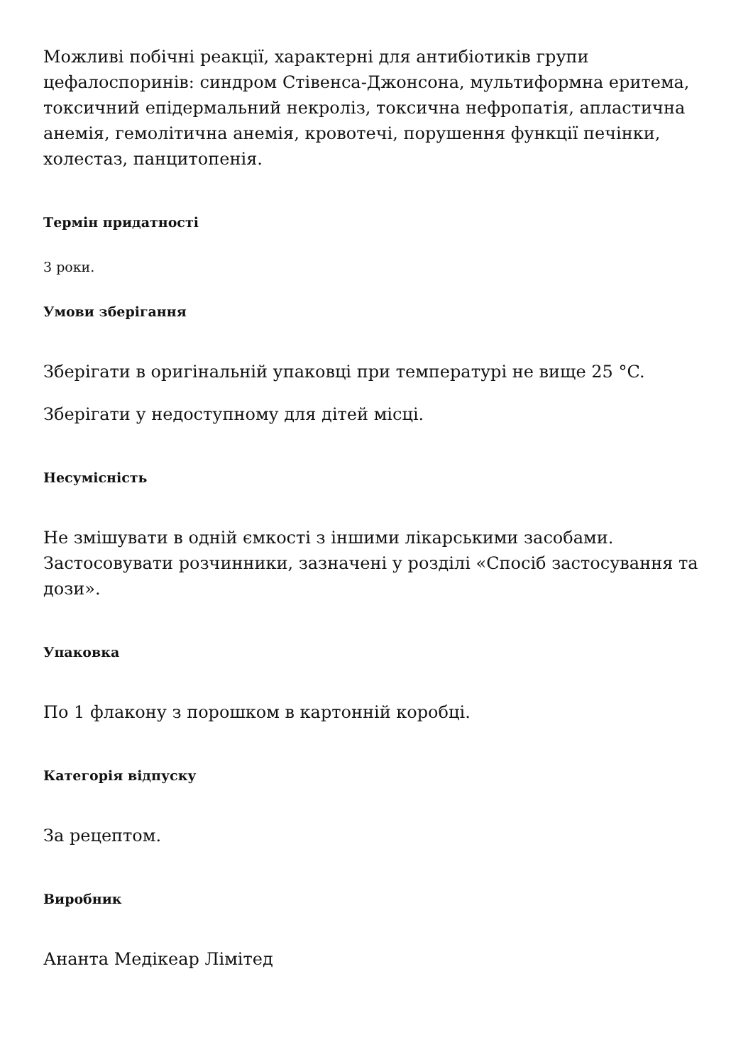Можливі побічні реакції, характерні для антибіотиків групи цефалоспоринів: синдром Стівенса-Джонсона, мультиформна еритема, токсичний епідермальний некроліз, токсична нефропатія, апластична анемія, гемолітична анемія, кровотечі, порушення функції печінки, холестаз, панцитопенія.
Термін придатності
3 роки.
Умови зберігання
Зберігати в оригінальній упаковці при температурі не вище 25 °C.
Зберігати у недоступному для дітей місці.
Несумісність
Не змішувати в одній ємкості з іншими лікарськими засобами. Застосовувати розчинники, зазначені у розділі «Спосіб застосування та дози».
Упаковка
По 1 флакону з порошком в картонній коробці.
Категорія відпуску
За рецептом.
Виробник
Ананта Медікеар Лімітед